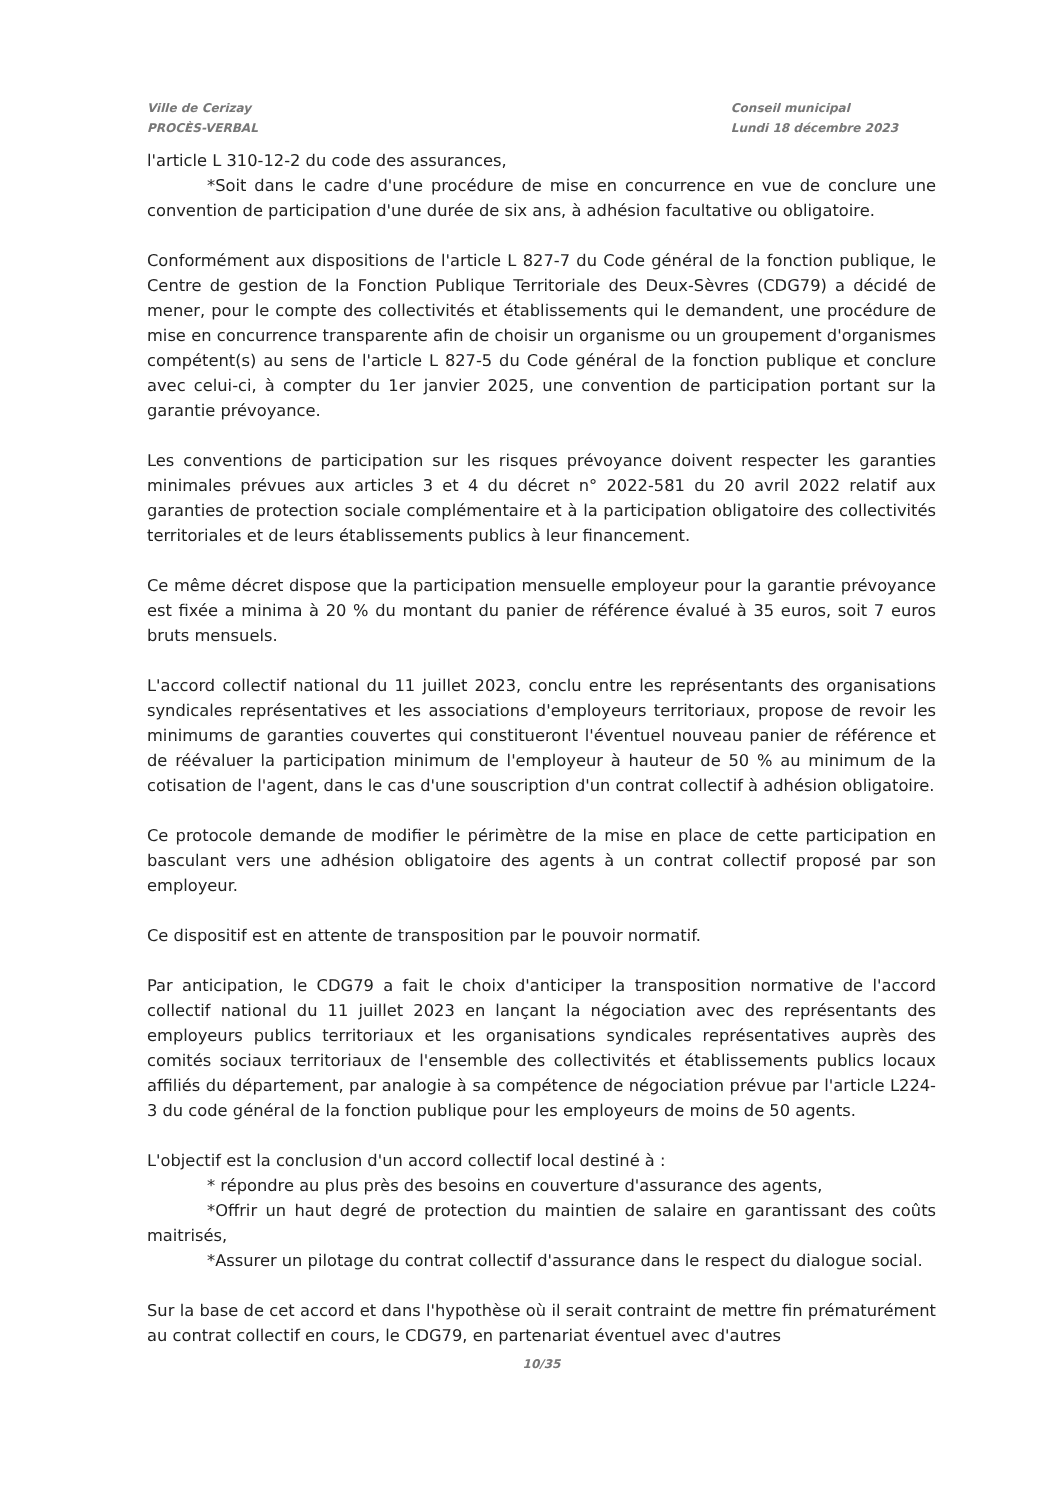Ville de Cerizay
PROCÈS-VERBAL
Conseil municipal
Lundi 18 décembre 2023
l'article L 310-12-2 du code des assurances,
*Soit dans le cadre d'une procédure de mise en concurrence en vue de conclure une convention de participation d'une durée de six ans, à adhésion facultative ou obligatoire.
Conformément aux dispositions de l'article L 827-7 du Code général de la fonction publique, le Centre de gestion de la Fonction Publique Territoriale des Deux-Sèvres (CDG79) a décidé de mener, pour le compte des collectivités et établissements qui le demandent, une procédure de mise en concurrence transparente afin de choisir un organisme ou un groupement d'organismes compétent(s) au sens de l'article L 827-5 du Code général de la fonction publique et conclure avec celui-ci, à compter du 1er janvier 2025, une convention de participation portant sur la garantie prévoyance.
Les conventions de participation sur les risques prévoyance doivent respecter les garanties minimales prévues aux articles 3 et 4 du décret n° 2022-581 du 20 avril 2022 relatif aux garanties de protection sociale complémentaire et à la participation obligatoire des collectivités territoriales et de leurs établissements publics à leur financement.
Ce même décret dispose que la participation mensuelle employeur pour la garantie prévoyance est fixée a minima à 20 % du montant du panier de référence évalué à 35 euros, soit 7 euros bruts mensuels.
L'accord collectif national du 11 juillet 2023, conclu entre les représentants des organisations syndicales représentatives et les associations d'employeurs territoriaux, propose de revoir les minimums de garanties couvertes qui constitueront l'éventuel nouveau panier de référence et de réévaluer la participation minimum de l'employeur à hauteur de 50 % au minimum de la cotisation de l'agent, dans le cas d'une souscription d'un contrat collectif à adhésion obligatoire.
Ce protocole demande de modifier le périmètre de la mise en place de cette participation en basculant vers une adhésion obligatoire des agents à un contrat collectif proposé par son employeur.
Ce dispositif est en attente de transposition par le pouvoir normatif.
Par anticipation, le CDG79 a fait le choix d'anticiper la transposition normative de l'accord collectif national du 11 juillet 2023 en lançant la négociation avec des représentants des employeurs publics territoriaux et les organisations syndicales représentatives auprès des comités sociaux territoriaux de l'ensemble des collectivités et établissements publics locaux affiliés du département, par analogie à sa compétence de négociation prévue par l'article L224-3 du code général de la fonction publique pour les employeurs de moins de 50 agents.
L'objectif est la conclusion d'un accord collectif local destiné à :
* répondre au plus près des besoins en couverture d'assurance des agents,
*Offrir un haut degré de protection du maintien de salaire en garantissant des coûts maitrisés,
*Assurer un pilotage du contrat collectif d'assurance dans le respect du dialogue social.
Sur la base de cet accord et dans l'hypothèse où il serait contraint de mettre fin prématurément au contrat collectif en cours, le CDG79, en partenariat éventuel avec d'autres
10/35